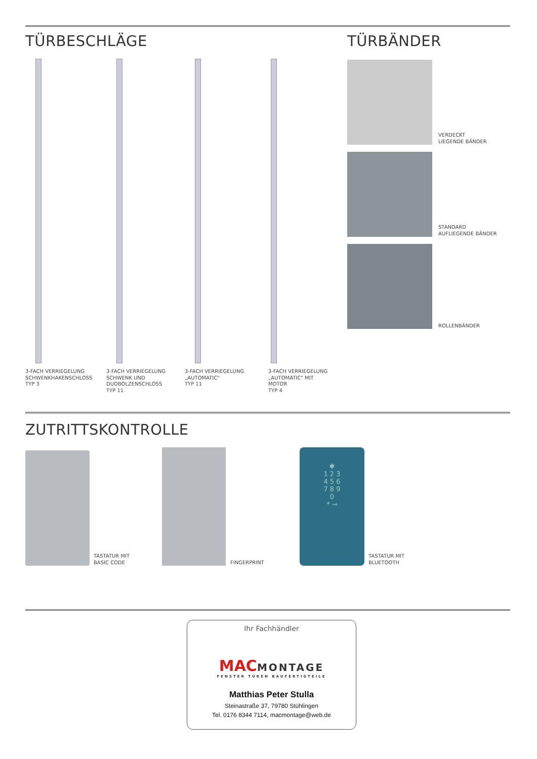TÜRBESCHLÄGE
3-FACH VERRIEGELUNG
SCHWENKHAKENSCHLOSS
TYP 3
3-FACH VERRIEGELUNG
SCHWENK UND
DUOBOLZENSCHLOSS
TYP 11
3-FACH VERRIEGELUNG
„AUTOMATIC"
TYP 11
3-FACH VERRIEGELUNG
„AUTOMATIC" MIT MOTOR
TYP 4
TÜRBÄNDER
VERDECKT
LIEGENDE BÄNDER
STANDARD
AUFLIEGENDE BÄNDER
ROLLENBÄNDER
ZUTRITTSKONTROLLE
TASTATUR MIT
BASIC CODE
FINGERPRINT
✱
1 2 3
4 5 6
7 8 9
0
* ⊸
TASTATUR MIT
BLUETOOTH
Ihr Fachhändler
MAC MONTAGE
FENSTER TÜREN BAUFERTIGTEILE
Matthias Peter Stulla
Steinastraße 37, 79780 Stühlingen
Tel. 0176 8344 7114, macmontage@web.de